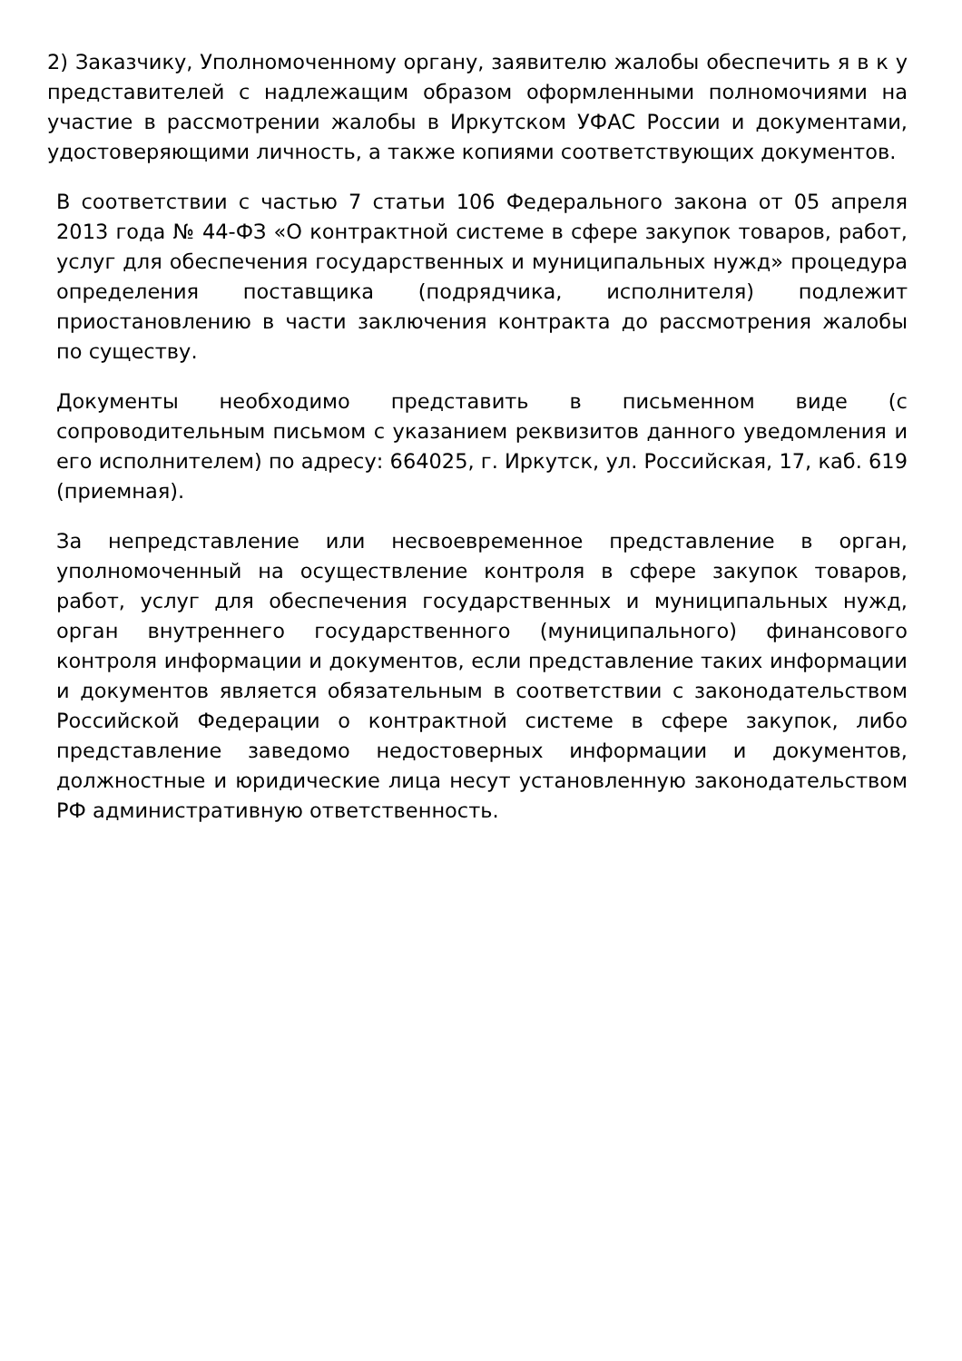2) Заказчику, Уполномоченному органу, заявителю жалобы обеспечить я в к у представителей с надлежащим образом оформленными полномочиями на участие в рассмотрении жалобы в Иркутском УФАС России и документами, удостоверяющими личность, а также копиями соответствующих документов.
В соответствии с частью 7 статьи 106 Федерального закона от 05 апреля 2013 года № 44-ФЗ «О контрактной системе в сфере закупок товаров, работ, услуг для обеспечения государственных и муниципальных нужд» процедура определения поставщика (подрядчика, исполнителя) подлежит приостановлению в части заключения контракта до рассмотрения жалобы по существу.
Документы необходимо представить в письменном виде (с сопроводительным письмом с указанием реквизитов данного уведомления и его исполнителем) по адресу: 664025, г. Иркутск, ул. Российская, 17, каб. 619 (приемная).
За непредставление или несвоевременное представление в орган, уполномоченный на осуществление контроля в сфере закупок товаров, работ, услуг для обеспечения государственных и муниципальных нужд, орган внутреннего государственного (муниципального) финансового контроля информации и документов, если представление таких информации и документов является обязательным в соответствии с законодательством Российской Федерации о контрактной системе в сфере закупок, либо представление заведомо недостоверных информации и документов, должностные и юридические лица несут установленную законодательством РФ административную ответственность.